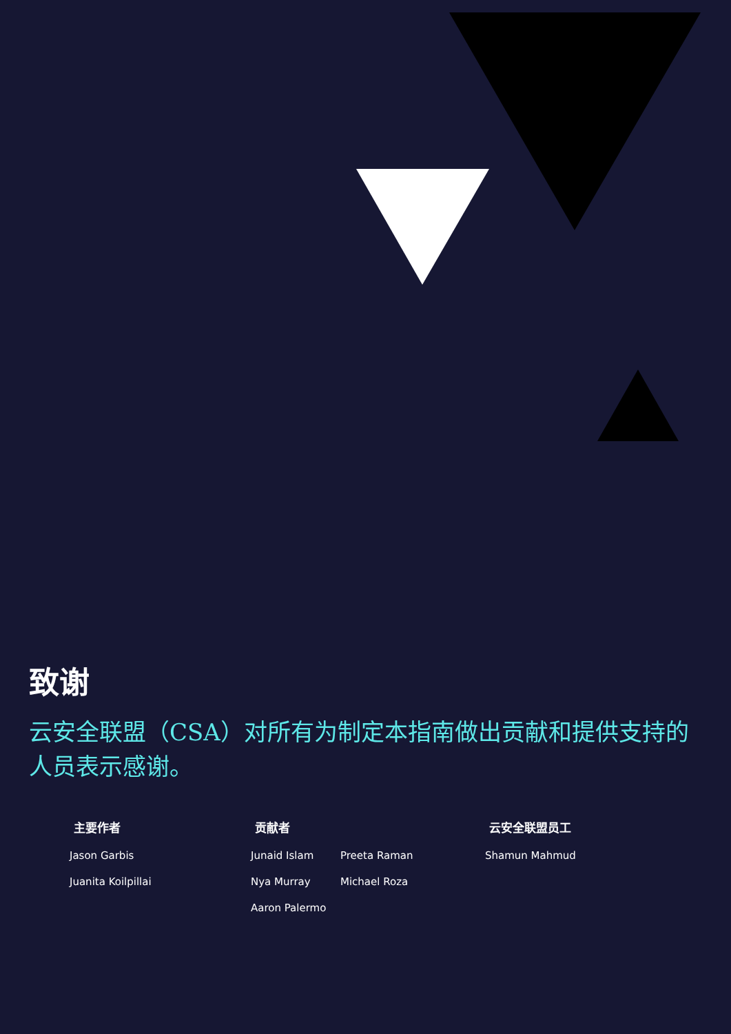致谢
云安全联盟（CSA）对所有为制定本指南做出贡献和提供支持的人员表示感谢。
主要作者
Jason Garbis
Juanita Koilpillai
贡献者
Junaid Islam
Preeta Raman
Nya Murray
Michael Roza
Aaron Palermo
云安全联盟员工
Shamun Mahmud